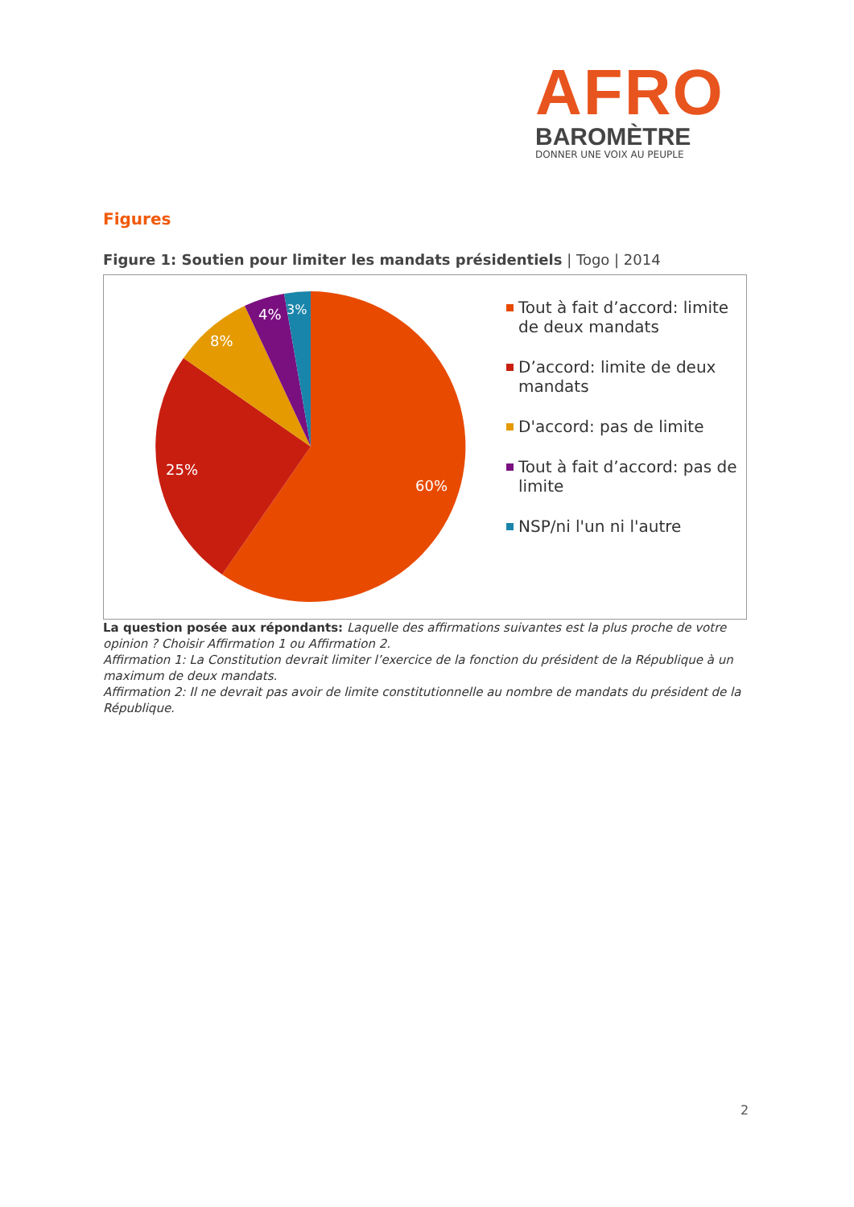AFRO
BAROMÈTRE
DONNER UNE VOIX AU PEUPLE
Figures
Figure 1: Soutien pour limiter les mandats présidentiels | Togo | 2014
60%
25%
8%
4%
3%
Tout à fait d’accord: limite de deux mandats
D’accord: limite de deux mandats
D'accord: pas de limite
Tout à fait d’accord: pas de limite
NSP/ni l'un ni l'autre
La question posée aux répondants: Laquelle des affirmations suivantes est la plus proche de votre opinion ? Choisir Affirmation 1 ou Affirmation 2.
Affirmation 1: La Constitution devrait limiter l’exercice de la fonction du président de la République à un maximum de deux mandats.
Affirmation 2: Il ne devrait pas avoir de limite constitutionnelle au nombre de mandats du président de la République.
2